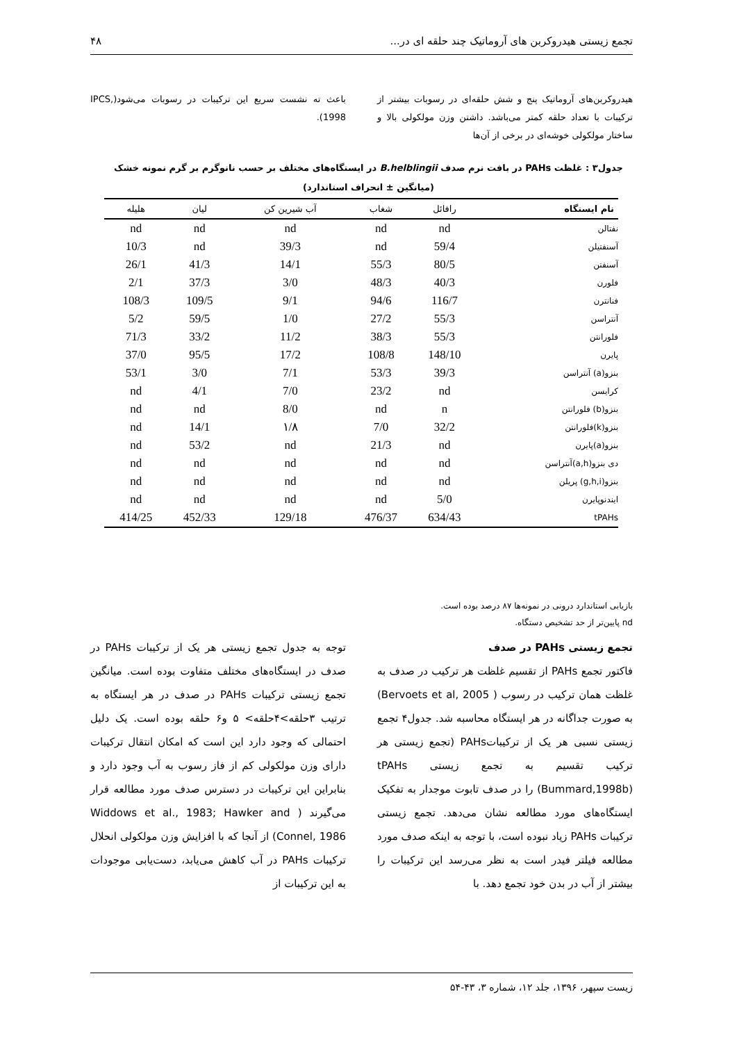تجمع زیستی هیدروکربن های آروماتیک چند حلقه ای در... ۴۸
هیدروکربن‌های آروماتیک پنج و شش حلقه‌ای در رسوبات بیشتر از ترکیبات با تعداد حلقه کمتر می‌باشد. داشتن وزن مولکولی بالا و ساختار مولکولی خوشه‌ای در برخی از آن‌ها
باعث ته نشست سریع این ترکیبات در رسوبات می‌شود(IPCS, 1998).
جدول۳ : غلظت PAHs در بافت نرم صدف B.helblingii در ایستگاه‌های مختلف بر حسب نانوگرم بر گرم نمونه خشک
(میانگین ± انحراف استاندارد)
| نام ایستگاه | رافائل | شغاب | آب شیرین کن | لیان | هلیله |
| --- | --- | --- | --- | --- | --- |
| نفتالن | nd | nd | nd | nd | nd |
| آسنفتیلن | 59/4 | nd | 39/3 | nd | 10/3 |
| آسنفتن | 80/5 | 55/3 | 14/1 | 41/3 | 26/1 |
| فلورن | 40/3 | 48/3 | 3/0 | 37/3 | 2/1 |
| فنانترن | 116/7 | 94/6 | 9/1 | 109/5 | 108/3 |
| آنتراسن | 55/3 | 27/2 | 1/0 | 59/5 | 5/2 |
| فلورانتن | 55/3 | 38/3 | 11/2 | 33/2 | 71/3 |
| پایرن | 148/10 | 108/8 | 17/2 | 95/5 | 37/0 |
| بنزو(a) آنتراسن | 39/3 | 53/3 | 7/1 | 3/0 | 53/1 |
| کرایسن | nd | 23/2 | 7/0 | 4/1 | nd |
| بنزو(b) فلورانتن | n | nd | 8/0 | nd | nd |
| بنزو(k)فلورانتن | 32/2 | 7/0 | ۱/۸ | 14/1 | nd |
| بنزو(a)پایرن | nd | 21/3 | nd | 53/2 | nd |
| دی بنزو(a,h)آنتراسن | nd | nd | nd | nd | nd |
| بنزو(g,h,i) پریلن | nd | nd | nd | nd | nd |
| ایندنوپایرن | 5/0 | nd | nd | nd | nd |
| tPAHs | 634/43 | 476/37 | 129/18 | 452/33 | 414/25 |
بازیابی استاندارد درونی در نمونه‌ها ۸۷ درصد بوده است.
nd پایین‌تر از حد تشخیص دستگاه.
تجمع زیستی PAHs در صدف
فاکتور تجمع PAHs از تقسیم غلظت هر ترکیب در صدف به غلظت همان ترکیب در رسوب ( Bervoets et al, 2005) به صورت جداگانه در هر ایستگاه محاسبه شد. جدول۴ تجمع زیستی نسبی هر یک از ترکیباتPAHs (تجمع زیستی هر ترکیب تقسیم به تجمع زیستی tPAHs (Bummard,1998b) را در صدف تابوت موجدار به تفکیک ایستگاه‌های مورد مطالعه نشان می‌دهد. تجمع زیستی ترکیبات PAHs زیاد نبوده است، با توجه به اینکه صدف مورد مطالعه فیلتر فیدر است به نظر می‌رسد این ترکیبات را بیشتر از آب در بدن خود تجمع دهد. با
توجه به جدول تجمع زیستی هر یک از ترکیبات PAHs در صدف در ایستگاه‌های مختلف متفاوت بوده است. میانگین تجمع زیستی ترکیبات PAHs در صدف در هر ایستگاه به ترتیب ۳حلقه>۴حلقه> ۵ و۶ حلقه بوده است. یک دلیل احتمالی که وجود دارد این است که امکان انتقال ترکیبات دارای وزن مولکولی کم از فاز رسوب به آب وجود دارد و بنابراین این ترکیبات در دسترس صدف مورد مطالعه قرار می‌گیرند ( Widdows et al., 1983; Hawker and Connel, 1986) از آنجا که با افزایش وزن مولکولی انحلال ترکیبات PAHs در آب کاهش می‌یابد، دست‌یابی موجودات به این ترکیبات از
زیست سپهر، ۱۳۹۶، جلد ۱۲، شماره ۳، ۴۳-۵۴